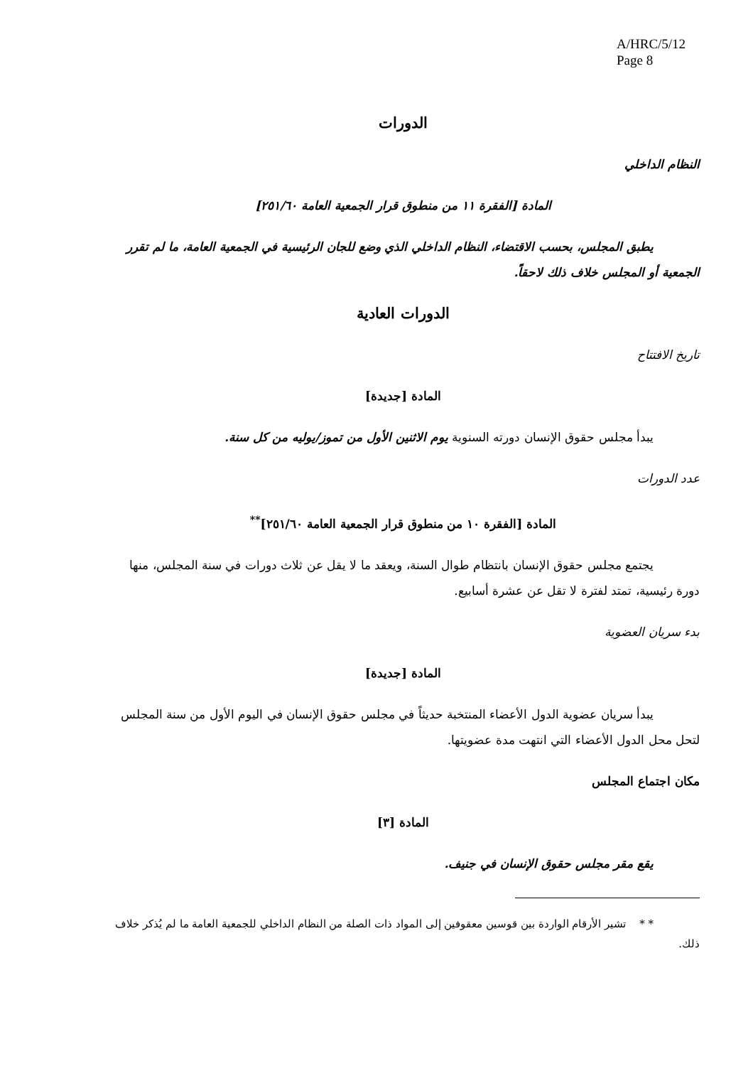A/HRC/5/12
Page 8
الدورات
النظام الداخلي
المادة [الفقرة ١١ من منطوق قرار الجمعية العامة ٢٥١/٦٠]
يطبق المجلس، بحسب الاقتضاء، النظام الداخلي الذي وضع للجان الرئيسية في الجمعية العامة، ما لم تقرر الجمعية أو المجلس خلاف ذلك لاحقاً.
الدورات العادية
تاريخ الافتتاح
المادة [جديدة]
يبدأ مجلس حقوق الإنسان دورته السنوية يوم الاثنين الأول من تموز/يوليه من كل سنة.
عدد الدورات
المادة [الفقرة ١٠ من منطوق قرار الجمعية العامة ٢٥١/٦٠]<sup>**</sup>
يجتمع مجلس حقوق الإنسان بانتظام طوال السنة، ويعقد ما لا يقل عن ثلاث دورات في سنة المجلس، منها دورة رئيسية، تمتد لفترة لا تقل عن عشرة أسابيع.
بدء سريان العضوية
المادة [جديدة]
يبدأ سريان عضوية الدول الأعضاء المنتخبة حديثاً في مجلس حقوق الإنسان في اليوم الأول من سنة المجلس لتحل محل الدول الأعضاء التي انتهت مدة عضويتها.
مكان اجتماع المجلس
المادة [٣]
يقع مقر مجلس حقوق الإنسان في جنيف.
* * تشير الأرقام الواردة بين قوسين معقوفين إلى المواد ذات الصلة من النظام الداخلي للجمعية العامة ما لم يُذكر خلاف ذلك.